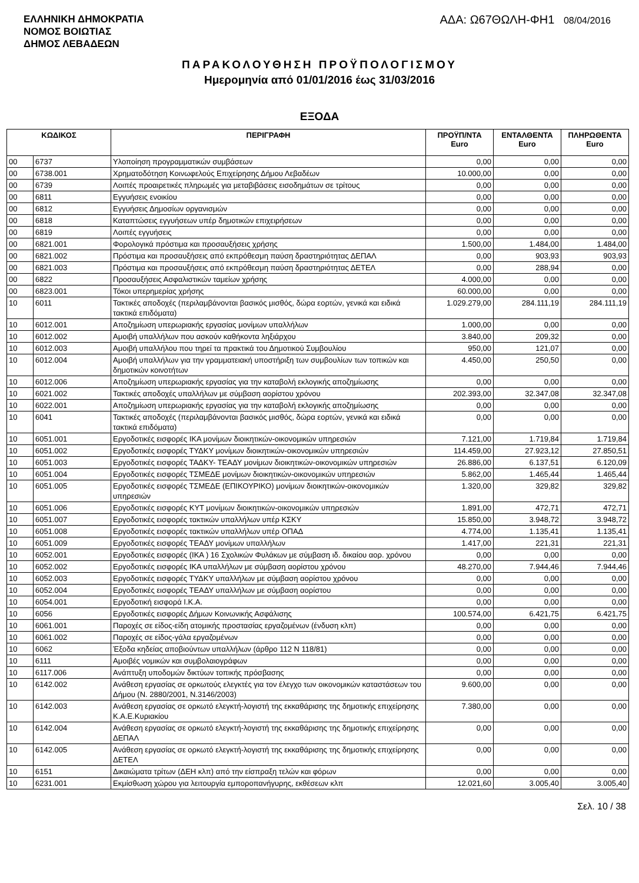ΕΛΛΗΝΙΚΗ ΔΗΜΟΚΡΑΤΙΑ
ΝΟΜΟΣ ΒΟΙΩΤΙΑΣ
ΔΗΜΟΣ ΛΕΒΑΔΕΩΝ
ΑΔΑ: Ω67ΘΩΛΗ-ΦΗ1 08/04/2016
ΠΑΡΑΚΟΛΟΥΘΗΣΗ ΠΡΟΫΠΟΛΟΓΙΣΜΟΥ
Ημερομηνία από 01/01/2016 έως 31/03/2016
ΕΞΟΔΑ
| ΚΩΔΙΚΟΣ | | ΠΕΡΙΓΡΑΦΗ | ΠΡΟΫΠ/ΝΤΑ Euro | ΕΝΤΑΛΘΕΝΤΑ Euro | ΠΛΗΡΩΘΕΝΤΑ Euro |
| --- | --- | --- | --- | --- | --- |
| 00 | 6737 | Υλοποίηση προγραμματικών συμβάσεων | 0,00 | 0,00 | 0,00 |
| 00 | 6738.001 | Χρηματοδότηση Κοινωφελούς Επιχείρησης Δήμου Λεβαδέων | 10.000,00 | 0,00 | 0,00 |
| 00 | 6739 | Λοιπές προαιρετικές πληρωμές για μεταβιβάσεις εισοδημάτων σε τρίτους | 0,00 | 0,00 | 0,00 |
| 00 | 6811 | Εγγυήσεις ενοικίου | 0,00 | 0,00 | 0,00 |
| 00 | 6812 | Εγγυήσεις Δημοσίων οργανισμών | 0,00 | 0,00 | 0,00 |
| 00 | 6818 | Καταπτώσεις εγγυήσεων υπέρ δημοτικών επιχειρήσεων | 0,00 | 0,00 | 0,00 |
| 00 | 6819 | Λοιπές εγγυήσεις | 0,00 | 0,00 | 0,00 |
| 00 | 6821.001 | Φορολογικά πρόστιμα και προσαυξήσεις χρήσης | 1.500,00 | 1.484,00 | 1.484,00 |
| 00 | 6821.002 | Πρόστιμα και προσαυξήσεις από εκπρόθεσμη παύση δραστηριότητας ΔΕΠΑΛ | 0,00 | 903,93 | 903,93 |
| 00 | 6821.003 | Πρόστιμα και προσαυξήσεις από εκπρόθεσμη παύση δραστηριότητας ΔΕΤΕΛ | 0,00 | 288,94 | 0,00 |
| 00 | 6822 | Προσαυξήσεις Ασφαλιστικών ταμείων χρήσης | 4.000,00 | 0,00 | 0,00 |
| 00 | 6823.001 | Τόκοι υπερημερίας χρήσης | 60.000,00 | 0,00 | 0,00 |
| 10 | 6011 | Τακτικές αποδοχές (περιλαμβάνονται βασικός μισθός, δώρα εορτών, γενικά και ειδικά τακτικά επιδόματα) | 1.029.279,00 | 284.111,19 | 284.111,19 |
| 10 | 6012.001 | Αποζημίωση υπερωριακής εργασίας μονίμων υπαλλήλων | 1.000,00 | 0,00 | 0,00 |
| 10 | 6012.002 | Αμοιβή υπαλλήλων που ασκούν καθήκοντα ληξιάρχου | 3.840,00 | 209,32 | 0,00 |
| 10 | 6012.003 | Αμοιβή υπαλλήλου που τηρεί τα πρακτικά του Δημοτικού Συμβουλίου | 950,00 | 121,07 | 0,00 |
| 10 | 6012.004 | Αμοιβή υπαλλήλων για την γραμματειακή υποστήριξη των συμβουλίων των τοπικών και δημοτικών κοινοτήτων | 4.450,00 | 250,50 | 0,00 |
| 10 | 6012.006 | Αποζημίωση υπερωριακής εργασίας για την καταβολή εκλογικής αποζημίωσης | 0,00 | 0,00 | 0,00 |
| 10 | 6021.002 | Τακτικές αποδοχές υπαλλήλων με σύμβαση αορίστου χρόνου | 202.393,00 | 32.347,08 | 32.347,08 |
| 10 | 6022.001 | Αποζημίωση υπερωριακής εργασίας για την καταβολή εκλογικής αποζημίωσης | 0,00 | 0,00 | 0,00 |
| 10 | 6041 | Τακτικές αποδοχές (περιλαμβάνονται βασικός μισθός, δώρα εορτών, γενικά και ειδικά τακτικά επιδόματα) | 0,00 | 0,00 | 0,00 |
| 10 | 6051.001 | Εργοδοτικές εισφορές ΙΚΑ μονίμων διοικητικών-οικονομικών υπηρεσιών | 7.121,00 | 1.719,84 | 1.719,84 |
| 10 | 6051.002 | Εργοδοτικές εισφορές ΤΥΔΚΥ μονίμων διοικητικών-οικονομικών υπηρεσιών | 114.459,00 | 27.923,12 | 27.850,51 |
| 10 | 6051.003 | Εργοδοτικές εισφορές ΤΑΔΚΥ- ΤΕΑΔΥ μονίμων διοικητικών-οικονομικών υπηρεσιών | 26.886,00 | 6.137,51 | 6.120,09 |
| 10 | 6051.004 | Εργοδοτικές εισφορές ΤΣΜΕΔΕ μονίμων διοικητικών-οικονομικών υπηρεσιών | 5.862,00 | 1.465,44 | 1.465,44 |
| 10 | 6051.005 | Εργοδοτικές εισφορές ΤΣΜΕΔΕ (ΕΠΙΚΟΥΡΙΚΟ) μονίμων διοικητικών-οικονομικών υπηρεσιών | 1.320,00 | 329,82 | 329,82 |
| 10 | 6051.006 | Εργοδοτικές εισφορές ΚΥΤ μονίμων διοικητικών-οικονομικών υπηρεσιών | 1.891,00 | 472,71 | 472,71 |
| 10 | 6051.007 | Εργοδοτικές εισφορές τακτικών υπαλλήλων υπέρ ΚΣΚΥ | 15.850,00 | 3.948,72 | 3.948,72 |
| 10 | 6051.008 | Εργοδοτικές εισφορές τακτικών υπαλλήλων υπέρ ΟΠΑΔ | 4.774,00 | 1.135,41 | 1.135,41 |
| 10 | 6051.009 | Εργοδοτικές εισφορές ΤΕΑΔΥ μονίμων υπαλλήλων | 1.417,00 | 221,31 | 221,31 |
| 10 | 6052.001 | Εργοδοτικές εισφορές (ΙΚΑ ) 16 Σχολικών Φυλάκων με σύμβαση ιδ. δικαίου αορ. χρόνου | 0,00 | 0,00 | 0,00 |
| 10 | 6052.002 | Εργοδοτικές εισφορές ΙΚΑ υπαλλήλων με σύμβαση αορίστου χρόνου | 48.270,00 | 7.944,46 | 7.944,46 |
| 10 | 6052.003 | Εργοδοτικές εισφορές ΤΥΔΚΥ υπαλλήλων με σύμβαση αορίστου χρόνου | 0,00 | 0,00 | 0,00 |
| 10 | 6052.004 | Εργοδοτικές εισφορές ΤΕΑΔΥ υπαλλήλων με σύμβαση αορίστου | 0,00 | 0,00 | 0,00 |
| 10 | 6054.001 | Εργοδοτική εισφορά Ι.Κ.Α. | 0,00 | 0,00 | 0,00 |
| 10 | 6056 | Εργοδοτικές εισφορές Δήμων Κοινωνικής Ασφάλισης | 100.574,00 | 6.421,75 | 6.421,75 |
| 10 | 6061.001 | Παροχές σε είδος-είδη ατομικής προστασίας εργαζομένων (ένδυση κλπ) | 0,00 | 0,00 | 0,00 |
| 10 | 6061.002 | Παροχές σε είδος-γάλα εργαζομένων | 0,00 | 0,00 | 0,00 |
| 10 | 6062 | Έξοδα κηδείας αποβιούντων υπαλλήλων (άρθρο 112 Ν 118/81) | 0,00 | 0,00 | 0,00 |
| 10 | 6111 | Αμοιβές νομικών και συμβολαιογράφων | 0,00 | 0,00 | 0,00 |
| 10 | 6117.006 | Ανάπτυξη υποδομών δικτύων τοπικής πρόσβασης | 0,00 | 0,00 | 0,00 |
| 10 | 6142.002 | Ανάθεση εργασίας σε ορκωτούς ελεγκτές για τον έλεγχο των οικονομικών καταστάσεων του Δήμου (Ν. 2880/2001, Ν.3146/2003) | 9.600,00 | 0,00 | 0,00 |
| 10 | 6142.003 | Ανάθεση εργασίας σε ορκωτό ελεγκτή-λογιστή της εκκαθάρισης της δημοτικής επιχείρησης Κ.Α.Ε.Κυριακίου | 7.380,00 | 0,00 | 0,00 |
| 10 | 6142.004 | Ανάθεση εργασίας σε ορκωτό ελεγκτή-λογιστή της εκκαθάρισης της δημοτικής επιχείρησης ΔΕΠΑΛ | 0,00 | 0,00 | 0,00 |
| 10 | 6142.005 | Ανάθεση εργασίας σε ορκωτό ελεγκτή-λογιστή της εκκαθάρισης της δημοτικής επιχείρησης ΔΕΤΕΛ | 0,00 | 0,00 | 0,00 |
| 10 | 6151 | Δικαιώματα τρίτων (ΔΕΗ κλπ) από την είσπραξη τελών και φόρων | 0,00 | 0,00 | 0,00 |
| 10 | 6231.001 | Εκμίσθωση χώρου για λειτουργία εμποροπανήγυρης, εκθέσεων κλπ | 12.021,60 | 3.005,40 | 3.005,40 |
Σελ. 10 / 38